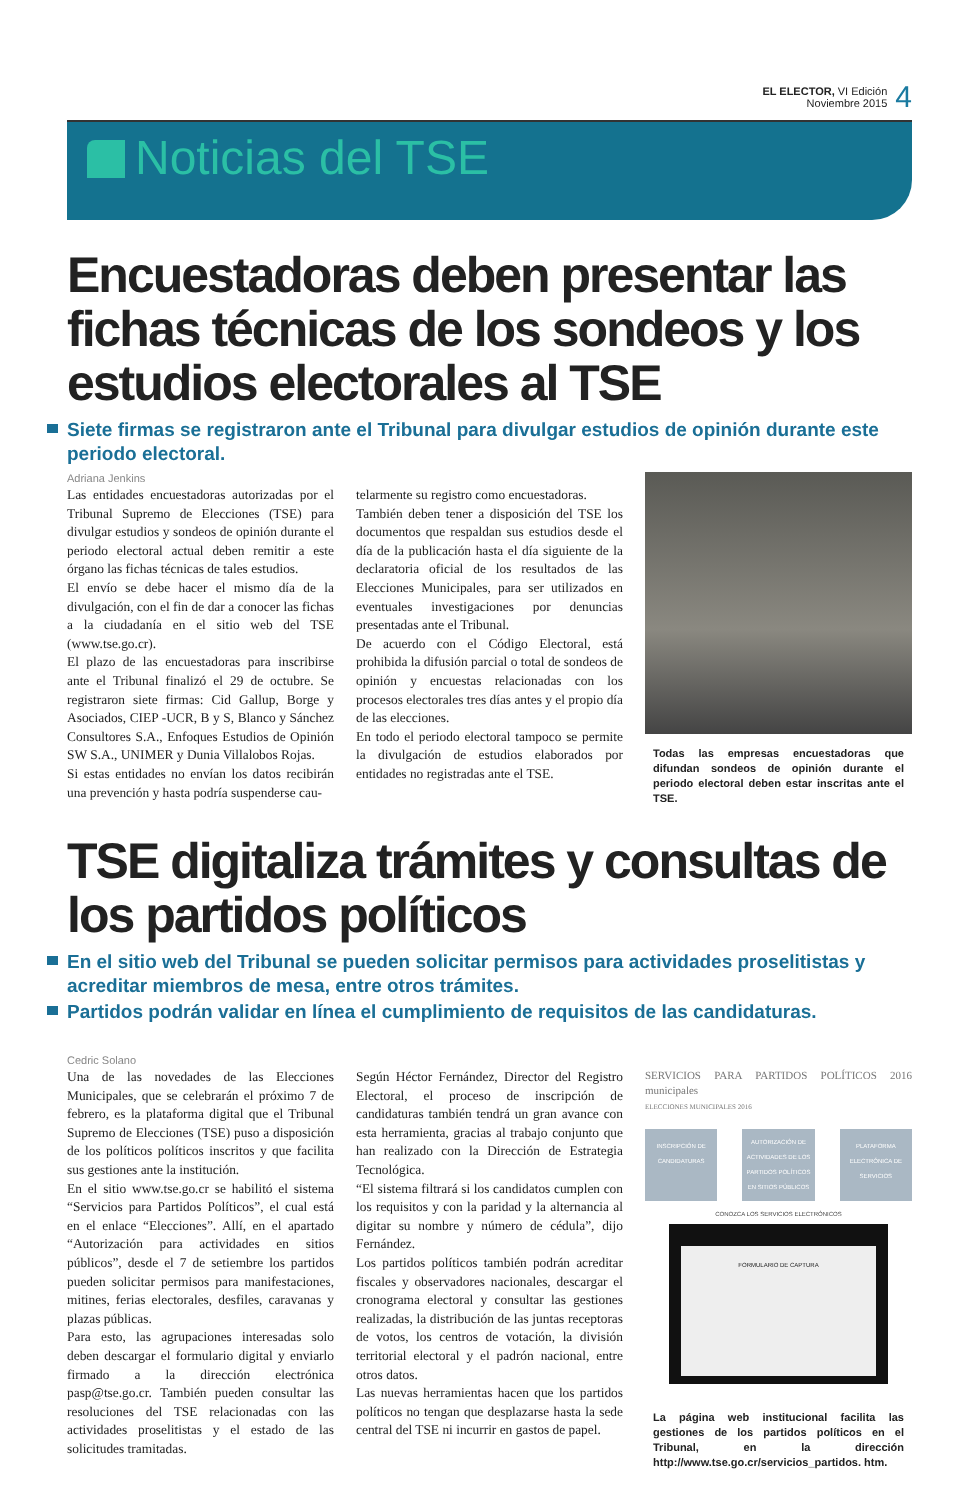EL ELECTOR, VI Edición
Noviembre 2015
4
Noticias del TSE
Encuestadoras deben presentar las fichas técnicas de los sondeos y los estudios electorales al TSE
Siete firmas se registraron ante el Tribunal para divulgar estudios de opinión durante este periodo electoral.
Adriana Jenkins
Las entidades encuestadoras autorizadas por el Tribunal Supremo de Elecciones (TSE) para divulgar estudios y sondeos de opinión durante el periodo electoral actual deben remitir a este órgano las fichas técnicas de tales estudios.
El envío se debe hacer el mismo día de la divulgación, con el fin de dar a conocer las fichas a la ciudadanía en el sitio web del TSE (www.tse.go.cr).
El plazo de las encuestadoras para inscribirse ante el Tribunal finalizó el 29 de octubre. Se registraron siete firmas: Cid Gallup, Borge y Asociados, CIEP -UCR, B y S, Blanco y Sánchez Consultores S.A., Enfoques Estudios de Opinión SW S.A., UNIMER y Dunia Villalobos Rojas.
Si estas entidades no envían los datos recibirán una prevención y hasta podría suspenderse cau-
telarmente su registro como encuestadoras.
También deben tener a disposición del TSE los documentos que respaldan sus estudios desde el día de la publicación hasta el día siguiente de la declaratoria oficial de los resultados de las Elecciones Municipales, para ser utilizados en eventuales investigaciones por denuncias presentadas ante el Tribunal.
De acuerdo con el Código Electoral, está prohibida la difusión parcial o total de sondeos de opinión y encuestas relacionadas con los procesos electorales tres días antes y el propio día de las elecciones.
En todo el periodo electoral tampoco se permite la divulgación de estudios elaborados por entidades no registradas ante el TSE.
Todas las empresas encuestadoras que difundan sondeos de opinión durante el periodo electoral deben estar inscritas ante el TSE.
TSE digitaliza trámites y consultas de los partidos políticos
En el sitio web del Tribunal se pueden solicitar permisos para actividades proselitistas y acreditar miembros de mesa, entre otros trámites.
Partidos podrán validar en línea el cumplimiento de requisitos de las candidaturas.
Cedric Solano
Una de las novedades de las Elecciones Municipales, que se celebrarán el próximo 7 de febrero, es la plataforma digital que el Tribunal Supremo de Elecciones (TSE) puso a disposición de los políticos políticos inscritos y que facilita sus gestiones ante la institución.
En el sitio www.tse.go.cr se habilitó el sistema “Servicios para Partidos Políticos”, el cual está en el enlace “Elecciones”. Allí, en el apartado “Autorización para actividades en sitios públicos”, desde el 7 de setiembre los partidos pueden solicitar permisos para manifestaciones, mitines, ferias electorales, desfiles, caravanas y plazas públicas.
Para esto, las agrupaciones interesadas solo deben descargar el formulario digital y enviarlo firmado a la dirección electrónica pasp@tse.go.cr. También pueden consultar las resoluciones del TSE relacionadas con las actividades proselitistas y el estado de las solicitudes tramitadas.
Según Héctor Fernández, Director del Registro Electoral, el proceso de inscripción de candidaturas también tendrá un gran avance con esta herramienta, gracias al trabajo conjunto que han realizado con la Dirección de Estrategia Tecnológica.
“El sistema filtrará si los candidatos cumplen con los requisitos y con la paridad y la alternancia al digitar su nombre y número de cédula”, dijo Fernández.
Los partidos políticos también podrán acreditar fiscales y observadores nacionales, descargar el cronograma electoral y consultar las gestiones realizadas, la distribución de las juntas receptoras de votos, los centros de votación, la división territorial electoral y el padrón nacional, entre otros datos.
Las nuevas herramientas hacen que los partidos políticos no tengan que desplazarse hasta la sede central del TSE ni incurrir en gastos de papel.
SERVICIOS PARA PARTIDOS POLÍTICOS 2016 municipales
ELECCIONES MUNICIPALES 2016
INSCRIPCIÓN DE CANDIDATURAS
AUTORIZACIÓN DE ACTIVIDADES DE LOS PARTIDOS POLÍTICOS EN SITIOS PÚBLICOS
PLATAFORMA ELECTRÓNICA DE SERVICIOS
CONOZCA LOS SERVICIOS ELECTRÓNICOS
FORMULARIO DE CAPTURA
La página web institucional facilita las gestiones de los partidos políticos en el Tribunal, en la dirección http://www.tse.go.cr/servicios_partidos. htm.